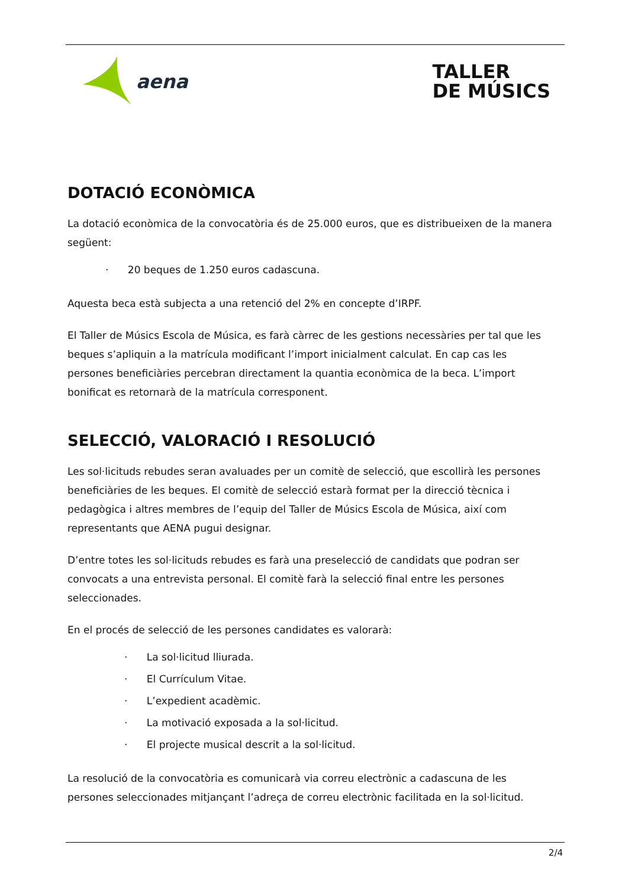aena
TALLER
DE MÚSICS
DOTACIÓ ECONÒMICA
La dotació econòmica de la convocatòria és de 25.000 euros, que es distribueixen de la manera següent:
· 20 beques de 1.250 euros cadascuna.
Aquesta beca està subjecta a una retenció del 2% en concepte d’IRPF.
El Taller de Músics Escola de Música, es farà càrrec de les gestions necessàries per tal que les beques s’apliquin a la matrícula modificant l’import inicialment calculat. En cap cas les persones beneficiàries percebran directament la quantia econòmica de la beca. L’import bonificat es retornarà de la matrícula corresponent.
SELECCIÓ, VALORACIÓ I RESOLUCIÓ
Les sol·licituds rebudes seran avaluades per un comitè de selecció, que escollirà les persones beneficiàries de les beques. El comitè de selecció estarà format per la direcció tècnica i pedagògica i altres membres de l’equip del Taller de Músics Escola de Música, així com representants que AENA pugui designar.
D’entre totes les sol·licituds rebudes es farà una preselecció de candidats que podran ser convocats a una entrevista personal. El comitè farà la selecció final entre les persones seleccionades.
En el procés de selecció de les persones candidates es valorarà:
· La sol·licitud lliurada.
· El Currículum Vitae.
· L’expedient acadèmic.
· La motivació exposada a la sol·licitud.
· El projecte musical descrit a la sol·licitud.
La resolució de la convocatòria es comunicarà via correu electrònic a cadascuna de les persones seleccionades mitjançant l’adreça de correu electrònic facilitada en la sol·licitud.
2/4